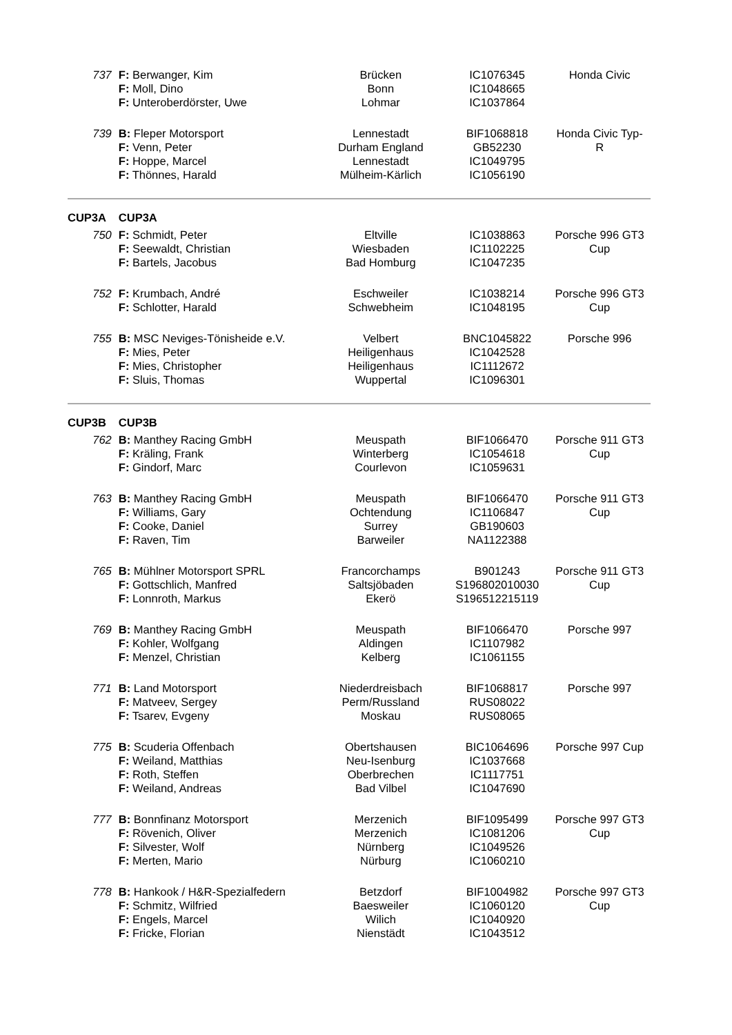| 737 | F: Berwanger, Kim F: Moll, Dino F: Unteroberdörster, Uwe | Brücken Bonn Lohmar | IC1076345 IC1048665 IC1037864 | Honda Civic |
| 739 | B: Fleper Motorsport F: Venn, Peter F: Hoppe, Marcel F: Thönnes, Harald | Lennestadt Durham England Lennestadt Mülheim-Kärlich | BIF1068818 GB52230 IC1049795 IC1056190 | Honda Civic Typ- R |
| CUP3A | CUP3A | | | |
| 750 | F: Schmidt, Peter F: Seewaldt, Christian F: Bartels, Jacobus | Eltville Wiesbaden Bad Homburg | IC1038863 IC1102225 IC1047235 | Porsche 996 GT3 Cup |
| 752 | F: Krumbach, André F: Schlotter, Harald | Eschweiler Schwebheim | IC1038214 IC1048195 | Porsche 996 GT3 Cup |
| 755 | B: MSC Neviges-Tönisheide e.V. F: Mies, Peter F: Mies, Christopher F: Sluis, Thomas | Velbert Heiligenhaus Heiligenhaus Wuppertal | BNC1045822 IC1042528 IC1112672 IC1096301 | Porsche 996 |
| CUP3B | CUP3B | | | |
| 762 | B: Manthey Racing GmbH F: Kräling, Frank F: Gindorf, Marc | Meuspath Winterberg Courlevon | BIF1066470 IC1054618 IC1059631 | Porsche 911 GT3 Cup |
| 763 | B: Manthey Racing GmbH F: Williams, Gary F: Cooke, Daniel F: Raven, Tim | Meuspath Ochtendung Surrey Barweiler | BIF1066470 IC1106847 GB190603 NA1122388 | Porsche 911 GT3 Cup |
| 765 | B: Mühlner Motorsport SPRL F: Gottschlich, Manfred F: Lonnroth, Markus | Francorchamps Saltsjöbaden Ekerö | B901243 S196802010030 S196512215119 | Porsche 911 GT3 Cup |
| 769 | B: Manthey Racing GmbH F: Kohler, Wolfgang F: Menzel, Christian | Meuspath Aldingen Kelberg | BIF1066470 IC1107982 IC1061155 | Porsche 997 |
| 771 | B: Land Motorsport F: Matveev, Sergey F: Tsarev, Evgeny | Niederdreisbach Perm/Russland Moskau | BIF1068817 RUS08022 RUS08065 | Porsche 997 |
| 775 | B: Scuderia Offenbach F: Weiland, Matthias F: Roth, Steffen F: Weiland, Andreas | Obertshausen Neu-Isenburg Oberbrechen Bad Vilbel | BIC1064696 IC1037668 IC1117751 IC1047690 | Porsche 997 Cup |
| 777 | B: Bonnfinanz Motorsport F: Rövenich, Oliver F: Silvester, Wolf F: Merten, Mario | Merzenich Merzenich Nürnberg Nürburg | BIF1095499 IC1081206 IC1049526 IC1060210 | Porsche 997 GT3 Cup |
| 778 | B: Hankook / H&R-Spezialfedern F: Schmitz, Wilfried F: Engels, Marcel F: Fricke, Florian | Betzdorf Baesweiler Wilich Nienstädt | BIF1004982 IC1060120 IC1040920 IC1043512 | Porsche 997 GT3 Cup |